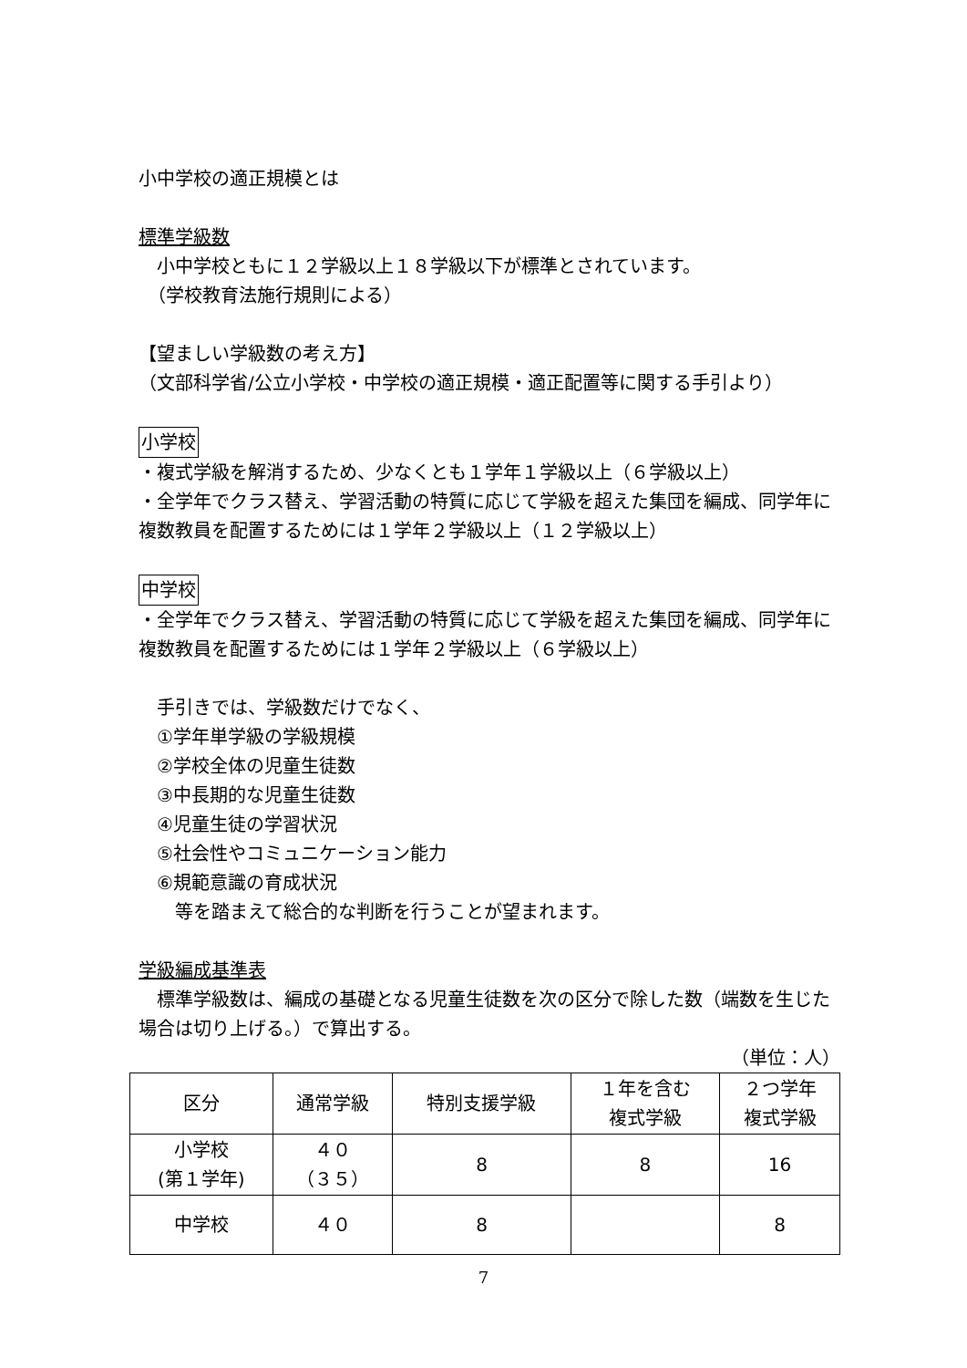小中学校の適正規模とは
標準学級数
　小中学校ともに１２学級以上１８学級以下が標準とされています。
　（学校教育法施行規則による）
【望ましい学級数の考え方】
（文部科学省/公立小学校・中学校の適正規模・適正配置等に関する手引より）
小学校
・複式学級を解消するため、少なくとも１学年１学級以上（６学級以上）
・全学年でクラス替え、学習活動の特質に応じて学級を超えた集団を編成、同学年に複数教員を配置するためには１学年２学級以上（１２学級以上）
中学校
・全学年でクラス替え、学習活動の特質に応じて学級を超えた集団を編成、同学年に複数教員を配置するためには１学年２学級以上（６学級以上）
　手引きでは、学級数だけでなく、
　①学年単学級の学級規模
　②学校全体の児童生徒数
　③中長期的な児童生徒数
　④児童生徒の学習状況
　⑤社会性やコミュニケーション能力
　⑥規範意識の育成状況
　　等を踏まえて総合的な判断を行うことが望まれます。
学級編成基準表
　標準学級数は、編成の基礎となる児童生徒数を次の区分で除した数（端数を生じた場合は切り上げる。）で算出する。
（単位：人）
| 区分 | 通常学級 | 特別支援学級 | １年を含む 複式学級 | ２つ学年 複式学級 |
| 小学校 (第１学年) | ４０ （３５） | 8 | 8 | 16 |
| 中学校 | ４０ | 8 | | 8 |
7